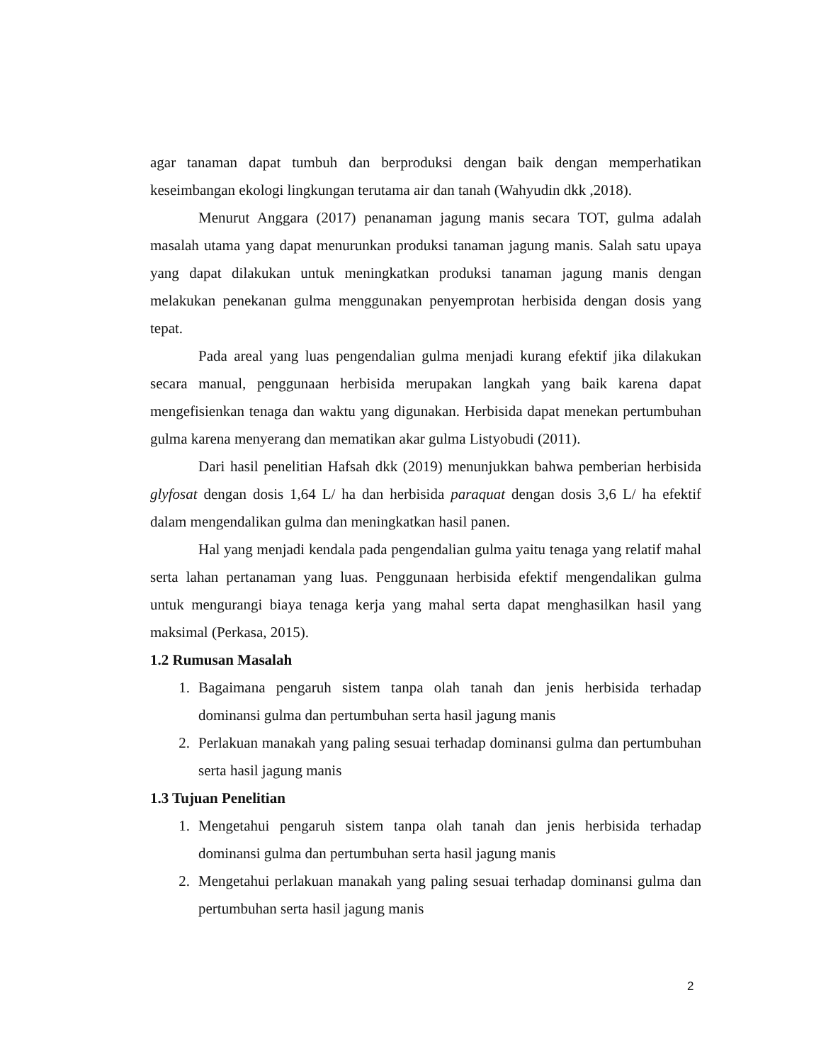agar tanaman dapat tumbuh dan berproduksi dengan baik dengan memperhatikan keseimbangan ekologi lingkungan terutama air dan tanah (Wahyudin dkk ,2018).
Menurut Anggara (2017) penanaman jagung manis secara TOT, gulma adalah masalah utama yang dapat menurunkan produksi tanaman jagung manis. Salah satu upaya yang dapat dilakukan untuk meningkatkan produksi tanaman jagung manis dengan melakukan penekanan gulma menggunakan penyemprotan herbisida dengan dosis yang tepat.
Pada areal yang luas pengendalian gulma menjadi kurang efektif jika dilakukan secara manual, penggunaan herbisida merupakan langkah yang baik karena dapat mengefisienkan tenaga dan waktu yang digunakan. Herbisida dapat menekan pertumbuhan gulma karena menyerang dan mematikan akar gulma Listyobudi (2011).
Dari hasil penelitian Hafsah dkk (2019) menunjukkan bahwa pemberian herbisida glyfosat dengan dosis 1,64 L/ ha dan herbisida paraquat dengan dosis 3,6 L/ ha efektif dalam mengendalikan gulma dan meningkatkan hasil panen.
Hal yang menjadi kendala pada pengendalian gulma yaitu tenaga yang relatif mahal serta lahan pertanaman yang luas. Penggunaan herbisida efektif mengendalikan gulma untuk mengurangi biaya tenaga kerja yang mahal serta dapat menghasilkan hasil yang maksimal (Perkasa, 2015).
1.2 Rumusan Masalah
1. Bagaimana pengaruh sistem tanpa olah tanah dan jenis herbisida terhadap dominansi gulma dan pertumbuhan serta hasil jagung manis
2. Perlakuan manakah yang paling sesuai terhadap dominansi gulma dan pertumbuhan serta hasil jagung manis
1.3 Tujuan Penelitian
1. Mengetahui pengaruh sistem tanpa olah tanah dan jenis herbisida terhadap dominansi gulma dan pertumbuhan serta hasil jagung manis
2. Mengetahui perlakuan manakah yang paling sesuai terhadap dominansi gulma dan pertumbuhan serta hasil jagung manis
2